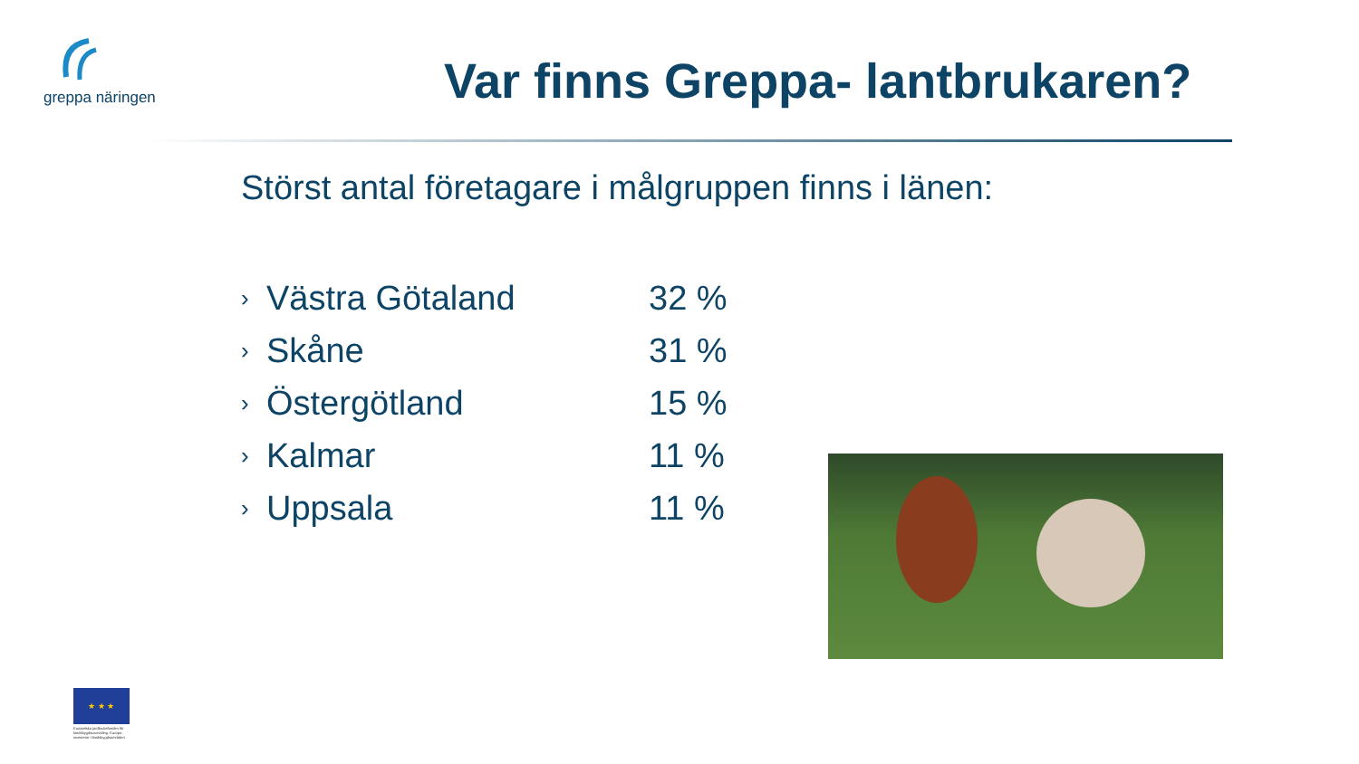greppa näringen
Var finns Greppa- lantbrukaren?
Störst antal företagare i målgruppen finns i länen:
› Västra Götaland 32 %
› Skåne 31 %
› Östergötland 15 %
› Kalmar 11 %
› Uppsala 11 %
★ ★ ★
Europeiska jordbruksfonden för landsbygdsutveckling: Europa investerar i landsbygdsområden